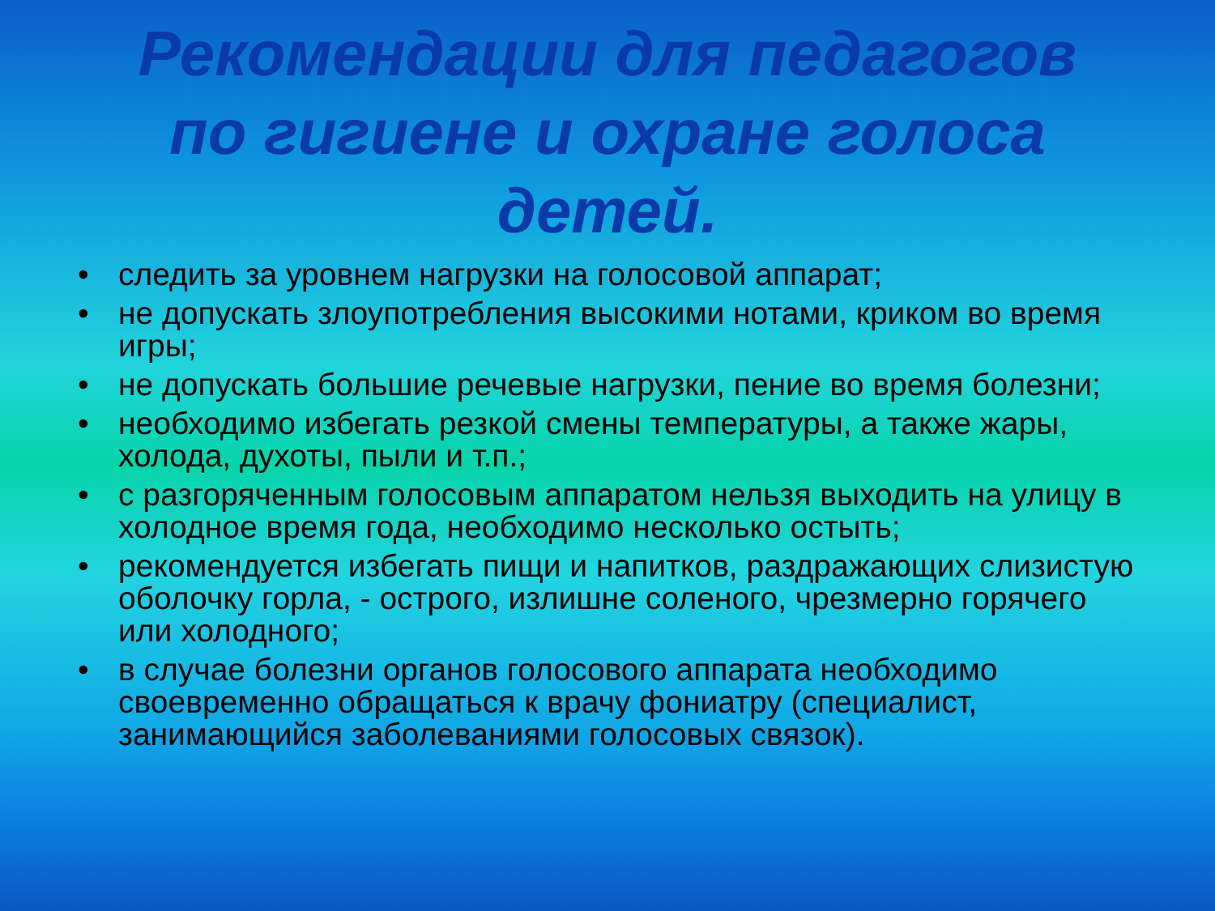Рекомендации для педагогов
по гигиене и охране голоса
детей.
• следить за уровнем нагрузки на голосовой аппарат;
• не допускать злоупотребления высокими нотами, криком во время игры;
• не допускать большие речевые нагрузки, пение во время болезни;
• необходимо избегать резкой смены температуры, а также жары, холода, духоты, пыли и т.п.;
• с разгоряченным голосовым аппаратом нельзя выходить на улицу в холодное время года, необходимо несколько остыть;
• рекомендуется избегать пищи и напитков, раздражающих слизистую оболочку горла, - острого, излишне соленого, чрезмерно горячего или холодного;
• в случае болезни органов голосового аппарата необходимо своевременно обращаться к врачу фониатру (специалист, занимающийся заболеваниями голосовых связок).